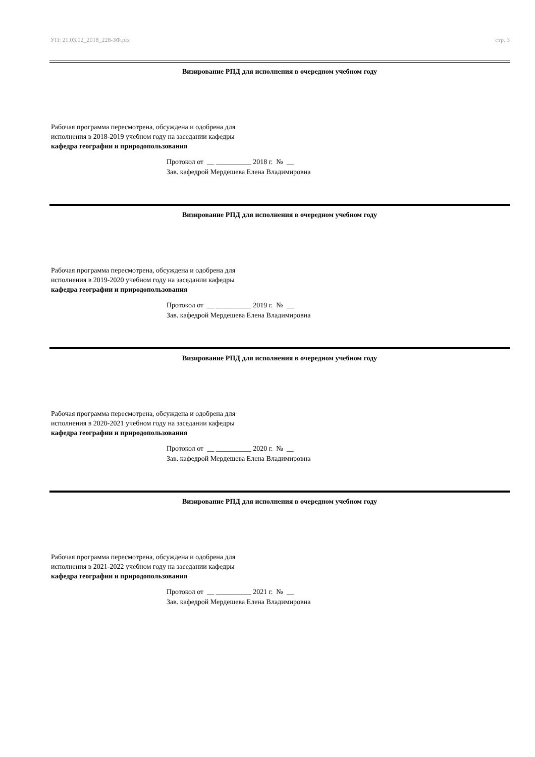УП: 21.03.02_2018_228-ЗФ.plx стр. 3
Визирование РПД для исполнения в очередном учебном году
Рабочая программа пересмотрена, обсуждена и одобрена для
исполнения в 2018-2019 учебном году на заседании кафедры
кафедра географии и природопользования
Протокол от __ __________ 2018 г. № __
Зав. кафедрой Мердешева Елена Владимировна
Визирование РПД для исполнения в очередном учебном году
Рабочая программа пересмотрена, обсуждена и одобрена для
исполнения в 2019-2020 учебном году на заседании кафедры
кафедра географии и природопользования
Протокол от __ __________ 2019 г. № __
Зав. кафедрой Мердешева Елена Владимировна
Визирование РПД для исполнения в очередном учебном году
Рабочая программа пересмотрена, обсуждена и одобрена для
исполнения в 2020-2021 учебном году на заседании кафедры
кафедра географии и природопользования
Протокол от __ __________ 2020 г. № __
Зав. кафедрой Мердешева Елена Владимировна
Визирование РПД для исполнения в очередном учебном году
Рабочая программа пересмотрена, обсуждена и одобрена для
исполнения в 2021-2022 учебном году на заседании кафедры
кафедра географии и природопользования
Протокол от __ __________ 2021 г. № __
Зав. кафедрой Мердешева Елена Владимировна